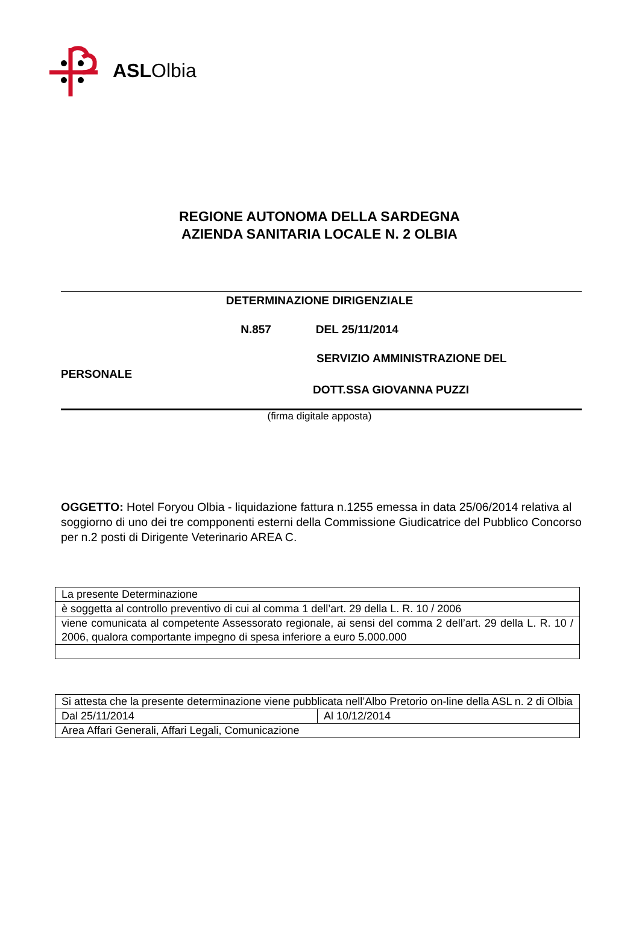ASLOlbia
REGIONE AUTONOMA DELLA SARDEGNA
AZIENDA SANITARIA LOCALE N. 2 OLBIA
DETERMINAZIONE DIRIGENZIALE
N.857 DEL 25/11/2014
SERVIZIO AMMINISTRAZIONE DEL
PERSONALE
DOTT.SSA GIOVANNA PUZZI
(firma digitale apposta)
OGGETTO: Hotel Foryou Olbia - liquidazione fattura n.1255 emessa in data 25/06/2014 relativa al soggiorno di uno dei tre compponenti esterni della Commissione Giudicatrice del Pubblico Concorso per n.2 posti di Dirigente Veterinario AREA C.
| La presente Determinazione |
| è soggetta al controllo preventivo di cui al comma 1 dell’art. 29 della L. R. 10 / 2006 |
| viene comunicata al competente Assessorato regionale, ai sensi del comma 2 dell’art. 29 della L. R. 10 / 2006, qualora comportante impegno di spesa inferiore a euro 5.000.000 |
| Si attesta che la presente determinazione viene pubblicata nell’Albo Pretorio on-line della ASL n. 2 di Olbia | |
| Dal 25/11/2014 | Al 10/12/2014 |
| Area Affari Generali, Affari Legali, Comunicazione | |